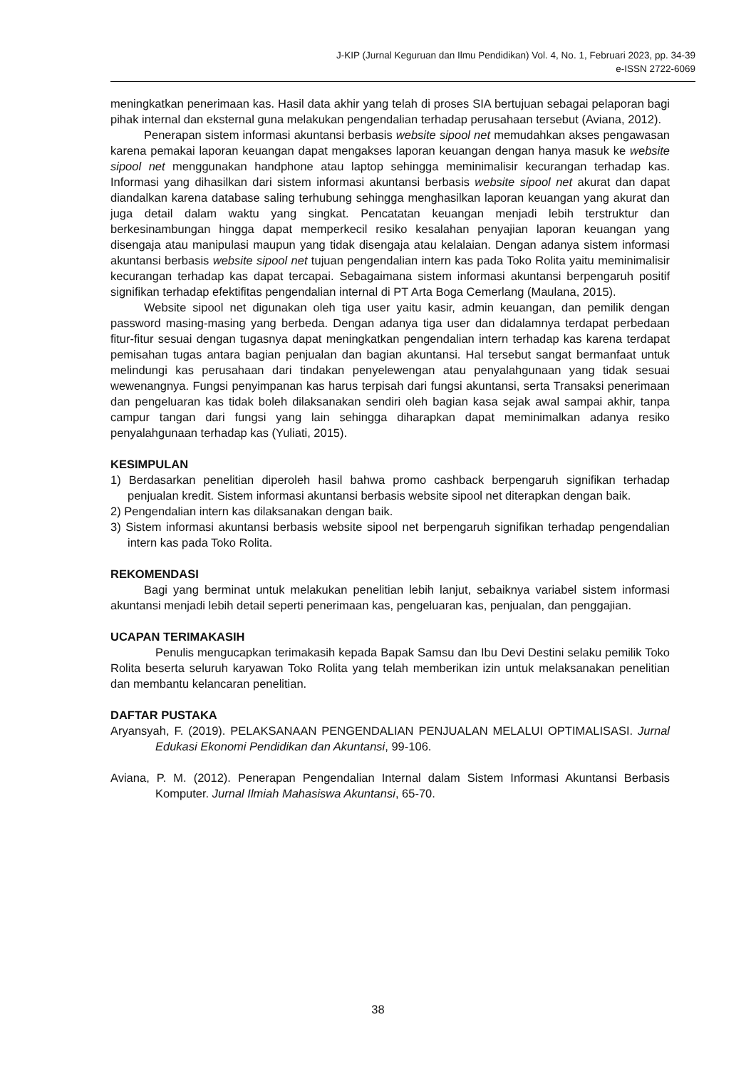J-KIP (Jurnal Keguruan dan Ilmu Pendidikan) Vol. 4, No. 1, Februari 2023, pp. 34-39
e-ISSN 2722-6069
meningkatkan penerimaan kas. Hasil data akhir yang telah di proses SIA bertujuan sebagai pelaporan bagi pihak internal dan eksternal guna melakukan pengendalian terhadap perusahaan tersebut (Aviana, 2012).
Penerapan sistem informasi akuntansi berbasis website sipool net memudahkan akses pengawasan karena pemakai laporan keuangan dapat mengakses laporan keuangan dengan hanya masuk ke website sipool net menggunakan handphone atau laptop sehingga meminimalisir kecurangan terhadap kas. Informasi yang dihasilkan dari sistem informasi akuntansi berbasis website sipool net akurat dan dapat diandalkan karena database saling terhubung sehingga menghasilkan laporan keuangan yang akurat dan juga detail dalam waktu yang singkat. Pencatatan keuangan menjadi lebih terstruktur dan berkesinambungan hingga dapat memperkecil resiko kesalahan penyajian laporan keuangan yang disengaja atau manipulasi maupun yang tidak disengaja atau kelalaian. Dengan adanya sistem informasi akuntansi berbasis website sipool net tujuan pengendalian intern kas pada Toko Rolita yaitu meminimalisir kecurangan terhadap kas dapat tercapai. Sebagaimana sistem informasi akuntansi berpengaruh positif signifikan terhadap efektifitas pengendalian internal di PT Arta Boga Cemerlang (Maulana, 2015).
Website sipool net digunakan oleh tiga user yaitu kasir, admin keuangan, dan pemilik dengan password masing-masing yang berbeda. Dengan adanya tiga user dan didalamnya terdapat perbedaan fitur-fitur sesuai dengan tugasnya dapat meningkatkan pengendalian intern terhadap kas karena terdapat pemisahan tugas antara bagian penjualan dan bagian akuntansi. Hal tersebut sangat bermanfaat untuk melindungi kas perusahaan dari tindakan penyelewengan atau penyalahgunaan yang tidak sesuai wewenangnya. Fungsi penyimpanan kas harus terpisah dari fungsi akuntansi, serta Transaksi penerimaan dan pengeluaran kas tidak boleh dilaksanakan sendiri oleh bagian kasa sejak awal sampai akhir, tanpa campur tangan dari fungsi yang lain sehingga diharapkan dapat meminimalkan adanya resiko penyalahgunaan terhadap kas (Yuliati, 2015).
KESIMPULAN
1) Berdasarkan penelitian diperoleh hasil bahwa promo cashback berpengaruh signifikan terhadap penjualan kredit. Sistem informasi akuntansi berbasis website sipool net diterapkan dengan baik.
2) Pengendalian intern kas dilaksanakan dengan baik.
3) Sistem informasi akuntansi berbasis website sipool net berpengaruh signifikan terhadap pengendalian intern kas pada Toko Rolita.
REKOMENDASI
Bagi yang berminat untuk melakukan penelitian lebih lanjut, sebaiknya variabel sistem informasi akuntansi menjadi lebih detail seperti penerimaan kas, pengeluaran kas, penjualan, dan penggajian.
UCAPAN TERIMAKASIH
Penulis mengucapkan terimakasih kepada Bapak Samsu dan Ibu Devi Destini selaku pemilik Toko Rolita beserta seluruh karyawan Toko Rolita yang telah memberikan izin untuk melaksanakan penelitian dan membantu kelancaran penelitian.
DAFTAR PUSTAKA
Aryansyah, F. (2019). PELAKSANAAN PENGENDALIAN PENJUALAN MELALUI OPTIMALISASI. Jurnal Edukasi Ekonomi Pendidikan dan Akuntansi, 99-106.
Aviana, P. M. (2012). Penerapan Pengendalian Internal dalam Sistem Informasi Akuntansi Berbasis Komputer. Jurnal Ilmiah Mahasiswa Akuntansi, 65-70.
38